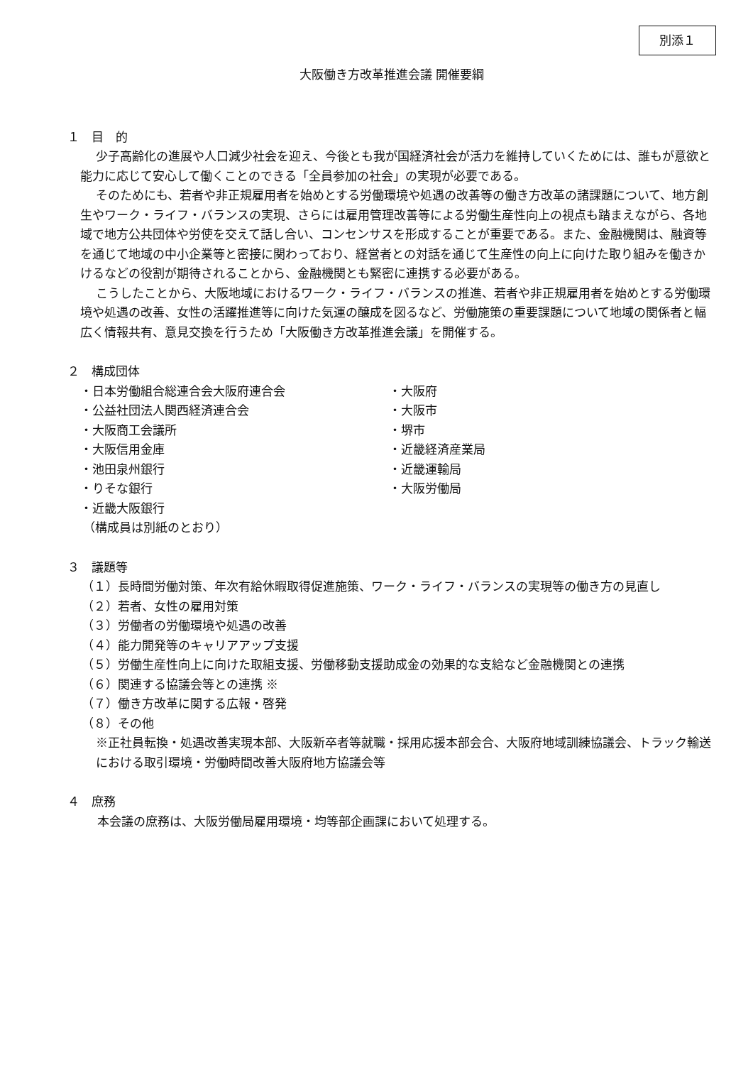別添１
大阪働き方改革推進会議 開催要綱
１　目　的
少子高齢化の進展や人口減少社会を迎え、今後とも我が国経済社会が活力を維持していくためには、誰もが意欲と能力に応じて安心して働くことのできる「全員参加の社会」の実現が必要である。
そのためにも、若者や非正規雇用者を始めとする労働環境や処遇の改善等の働き方改革の諸課題について、地方創生やワーク・ライフ・バランスの実現、さらには雇用管理改善等による労働生産性向上の視点も踏まえながら、各地域で地方公共団体や労使を交えて話し合い、コンセンサスを形成することが重要である。また、金融機関は、融資等を通じて地域の中小企業等と密接に関わっており、経営者との対話を通じて生産性の向上に向けた取り組みを働きかけるなどの役割が期待されることから、金融機関とも緊密に連携する必要がある。
こうしたことから、大阪地域におけるワーク・ライフ・バランスの推進、若者や非正規雇用者を始めとする労働環境や処遇の改善、女性の活躍推進等に向けた気運の醸成を図るなど、労働施策の重要課題について地域の関係者と幅広く情報共有、意見交換を行うため「大阪働き方改革推進会議」を開催する。
２　構成団体
・日本労働組合総連合会大阪府連合会
・公益社団法人関西経済連合会
・大阪商工会議所
・大阪信用金庫
・池田泉州銀行
・りそな銀行
・近畿大阪銀行
・大阪府
・大阪市
・堺市
・近畿経済産業局
・近畿運輸局
・大阪労働局
（構成員は別紙のとおり）
３　議題等
（１）長時間労働対策、年次有給休暇取得促進施策、ワーク・ライフ・バランスの実現等の働き方の見直し
（２）若者、女性の雇用対策
（３）労働者の労働環境や処遇の改善
（４）能力開発等のキャリアアップ支援
（５）労働生産性向上に向けた取組支援、労働移動支援助成金の効果的な支給など金融機関との連携
（６）関連する協議会等との連携 ※
（７）働き方改革に関する広報・啓発
（８）その他
※正社員転換・処遇改善実現本部、大阪新卒者等就職・採用応援本部会合、大阪府地域訓練協議会、トラック輸送における取引環境・労働時間改善大阪府地方協議会等
４　庶務
本会議の庶務は、大阪労働局雇用環境・均等部企画課において処理する。